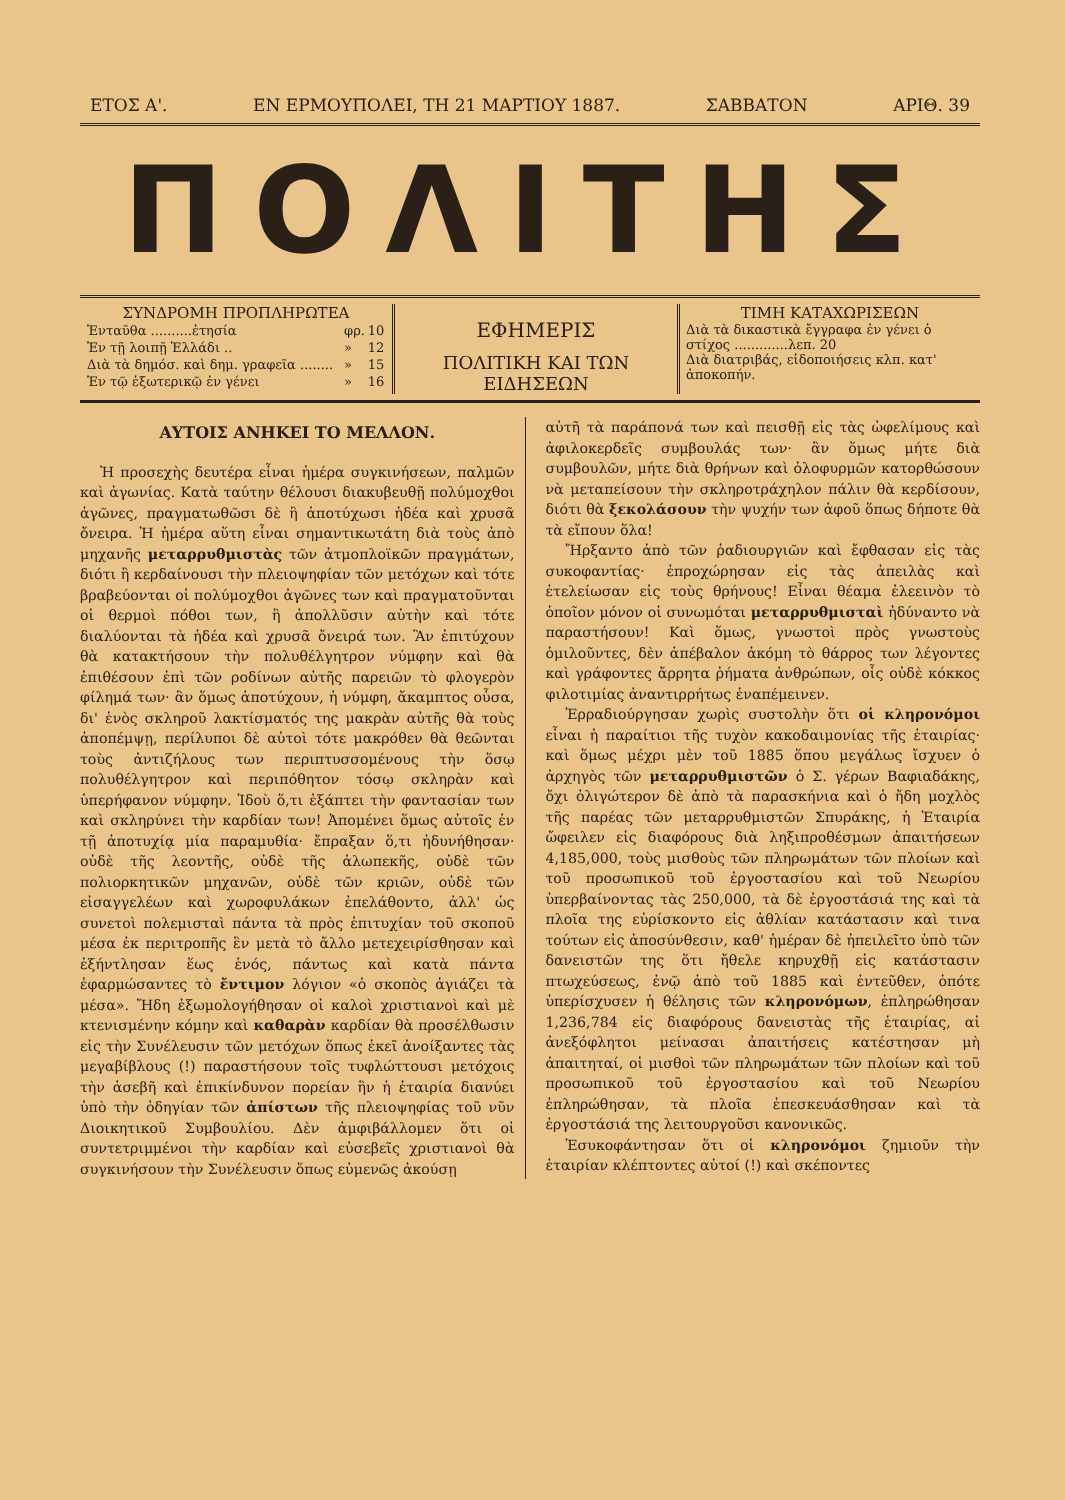ΕΤΟΣ Α'. ΕΝ ΕΡΜΟΥΠΟΛΕΙ, ΤΗ 21 ΜΑΡΤΙΟΥ 1887. ΣΑΒΒΑΤΟΝ ΑΡΙΘ. 39
ΠΟΛΙΤΗΣ
ΣΥΝΔΡΟΜΗ ΠΡΟΠΛΗΡΩΤΕΑ
| Ἐνταῦθα ..........ἐτησία | φρ. | 10 |
| Ἐν τῇ λοιπῇ Ἑλλάδι .. | » | 12 |
| Διὰ τὰ δημόσ. καὶ δημ. γραφεῖα ........ | » | 15 |
| Ἐν τῷ ἐξωτερικῷ ἐν γένει | » | 16 |
ΕΦΗΜΕΡΙΣ
ΠΟΛΙΤΙΚΗ ΚΑΙ ΤΩΝ ΕΙΔΗΣΕΩΝ
ΤΙΜΗ ΚΑΤΑΧΩΡΙΣΕΩΝ
Διὰ τὰ δικαστικὰ ἔγγραφα ἐν γένει ὁ στίχος .............λεπ. 20
Διὰ διατριβάς, εἰδοποιήσεις κλπ. κατ' ἀποκοπήν.
ΑΥΤΟΙΣ ΑΝΗΚΕΙ ΤΟ ΜΕΛΛΟΝ.
Ἡ προσεχὴς δευτέρα εἶναι ἡμέρα συγκινήσεων, παλμῶν καὶ ἀγωνίας. Κατὰ ταύτην θέλουσι διακυβευθῇ πολύμοχθοι ἀγῶνες, πραγματωθῶσι δὲ ἢ ἀποτύχωσι ἡδέα καὶ χρυσᾶ ὄνειρα. Ἡ ἡμέρα αὕτη εἶναι σημαντικωτάτη διὰ τοὺς ἀπὸ μηχανῆς μεταρρυθμιστὰς τῶν ἀτμοπλοϊκῶν πραγμάτων, διότι ἢ κερδαίνουσι τὴν πλειοψηφίαν τῶν μετόχων καὶ τότε βραβεύονται οἱ πολύμοχθοι ἀγῶνες των καὶ πραγματοῦνται οἱ θερμοὶ πόθοι των, ἢ ἀπολλῦσιν αὐτὴν καὶ τότε διαλύονται τὰ ἡδέα καὶ χρυσᾶ ὄνειρά των. Ἂν ἐπιτύχουν θὰ κατακτήσουν τὴν πολυθέλγητρον νύμφην καὶ θὰ ἐπιθέσουν ἐπὶ τῶν ροδίνων αὐτῆς παρειῶν τὸ φλογερὸν φίλημά των· ἂν ὅμως ἀποτύχουν, ἡ νύμφη, ἄκαμπτος οὖσα, δι' ἑνὸς σκληροῦ λακτίσματός της μακρὰν αὐτῆς θὰ τοὺς ἀποπέμψῃ, περίλυποι δὲ αὐτοὶ τότε μακρόθεν θὰ θεῶνται τοὺς ἀντιζήλους των περιπτυσσομένους τὴν ὅσῳ πολυθέλγητρον καὶ περιπόθητον τόσῳ σκληρὰν καὶ ὑπερήφανον νύμφην. Ἰδοὺ ὅ,τι ἐξάπτει τὴν φαντασίαν των καὶ σκληρύνει τὴν καρδίαν των! Ἀπομένει ὅμως αὐτοῖς ἐν τῇ ἀποτυχίᾳ μία παραμυθία· ἔπραξαν ὅ,τι ἠδυνήθησαν· οὐδὲ τῆς λεοντῆς, οὐδὲ τῆς ἀλωπεκῆς, οὐδὲ τῶν πολιορκητικῶν μηχανῶν, οὐδὲ τῶν κριῶν, οὐδὲ τῶν εἰσαγγελέων καὶ χωροφυλάκων ἐπελάθοντο, ἀλλ' ὡς συνετοὶ πολεμισταὶ πάντα τὰ πρὸς ἐπιτυχίαν τοῦ σκοποῦ μέσα ἐκ περιτροπῆς ἓν μετὰ τὸ ἄλλο μετεχειρίσθησαν καὶ ἐξήντλησαν ἕως ἑνός, πάντως καὶ κατὰ πάντα ἐφαρμώσαντες τὸ ἔντιμον λόγιον «ὁ σκοπὸς ἁγιάζει τὰ μέσα». Ἤδη ἐξωμολογήθησαν οἱ καλοὶ χριστιανοὶ καὶ μὲ κτενισμένην κόμην καὶ καθαρὰν καρδίαν θὰ προσέλθωσιν εἰς τὴν Συνέλευσιν τῶν μετόχων ὅπως ἐκεῖ ἀνοίξαντες τὰς μεγαβίβλους (!) παραστήσουν τοῖς τυφλώττουσι μετόχοις τὴν ἀσεβῆ καὶ ἐπικίνδυνον πορείαν ἣν ἡ ἑταιρία διανύει ὑπὸ τὴν ὁδηγίαν τῶν ἀπίστων τῆς πλειοψηφίας τοῦ νῦν Διοικητικοῦ Συμβουλίου. Δὲν ἀμφιβάλλομεν ὅτι οἱ συντετριμμένοι τὴν καρδίαν καὶ εὐσεβεῖς χριστιανοὶ θὰ συγκινήσουν τὴν Συνέλευσιν ὅπως εὐμενῶς ἀκούσῃ
αὐτῆ τὰ παράπονά των καὶ πεισθῇ εἰς τὰς ὠφελίμους καὶ ἀφιλοκερδεῖς συμβουλάς των· ἂν ὅμως μήτε διὰ συμβουλῶν, μήτε διὰ θρήνων καὶ ὀλοφυρμῶν κατορθώσουν νὰ μεταπείσουν τὴν σκληροτράχηλον πάλιν θὰ κερδίσουν, διότι θὰ ξεκολάσουν τὴν ψυχήν των ἀφοῦ ὅπως δήποτε θὰ τὰ εἴπουν ὅλα!
Ἤρξαντο ἀπὸ τῶν ῥαδιουργιῶν καὶ ἔφθασαν εἰς τὰς συκοφαντίας· ἐπροχώρησαν εἰς τὰς ἀπειλὰς καὶ ἐτελείωσαν εἰς τοὺς θρήνους! Εἶναι θέαμα ἐλεεινὸν τὸ ὁποῖον μόνον οἱ συνωμόται μεταρρυθμισταὶ ἠδύναντο νὰ παραστήσουν! Καὶ ὅμως, γνωστοὶ πρὸς γνωστοὺς ὁμιλοῦντες, δὲν ἀπέβαλον ἀκόμη τὸ θάρρος των λέγοντες καὶ γράφοντες ἄρρητα ῥήματα ἀνθρώπων, οἷς οὐδὲ κόκκος φιλοτιμίας ἀναντιρρήτως ἐναπέμεινεν.
Ἐρραδιούργησαν χωρὶς συστολὴν ὅτι οἱ κληρονόμοι εἶναι ἡ παραίτιοι τῆς τυχὸν κακοδαιμονίας τῆς ἑταιρίας· καὶ ὅμως μέχρι μὲν τοῦ 1885 ὅπου μεγάλως ἴσχυεν ὁ ἀρχηγὸς τῶν μεταρρυθμιστῶν ὁ Σ. γέρων Βαφιαδάκης, ὄχι ὀλιγώτερον δὲ ἀπὸ τὰ παρασκήνια καὶ ὁ ἤδη μοχλὸς τῆς παρέας τῶν μεταρρυθμιστῶν Σπυράκης, ἡ Ἑταιρία ὤφειλεν εἰς διαφόρους διὰ ληξιπροθέσμων ἀπαιτήσεων 4,185,000, τοὺς μισθοὺς τῶν πληρωμάτων τῶν πλοίων καὶ τοῦ προσωπικοῦ τοῦ ἐργοστασίου καὶ τοῦ Νεωρίου ὑπερβαίνοντας τὰς 250,000, τὰ δὲ ἐργοστάσιά της καὶ τὰ πλοῖα της εὑρίσκοντο εἰς ἀθλίαν κατάστασιν καὶ τινα τούτων εἰς ἀποσύνθεσιν, καθ' ἡμέραν δὲ ἠπειλεῖτο ὑπὸ τῶν δανειστῶν της ὅτι ἤθελε κηρυχθῇ εἰς κατάστασιν πτωχεύσεως, ἐνῷ ἀπὸ τοῦ 1885 καὶ ἐντεῦθεν, ὁπότε ὑπερίσχυσεν ἡ θέλησις τῶν κληρονόμων, ἐπληρώθησαν 1,236,784 εἰς διαφόρους δανειστὰς τῆς ἑταιρίας, αἱ ἀνεξόφλητοι μείνασαι ἀπαιτήσεις κατέστησαν μὴ ἀπαιτηταί, οἱ μισθοὶ τῶν πληρωμάτων τῶν πλοίων καὶ τοῦ προσωπικοῦ τοῦ ἐργοστασίου καὶ τοῦ Νεωρίου ἐπληρώθησαν, τὰ πλοῖα ἐπεσκευάσθησαν καὶ τὰ ἐργοστάσιά της λειτουργοῦσι κανονικῶς.
Ἐσυκοφάντησαν ὅτι οἱ κληρονόμοι ζημιοῦν τὴν ἑταιρίαν κλέπτοντες αὐτοί (!) καὶ σκέποντες